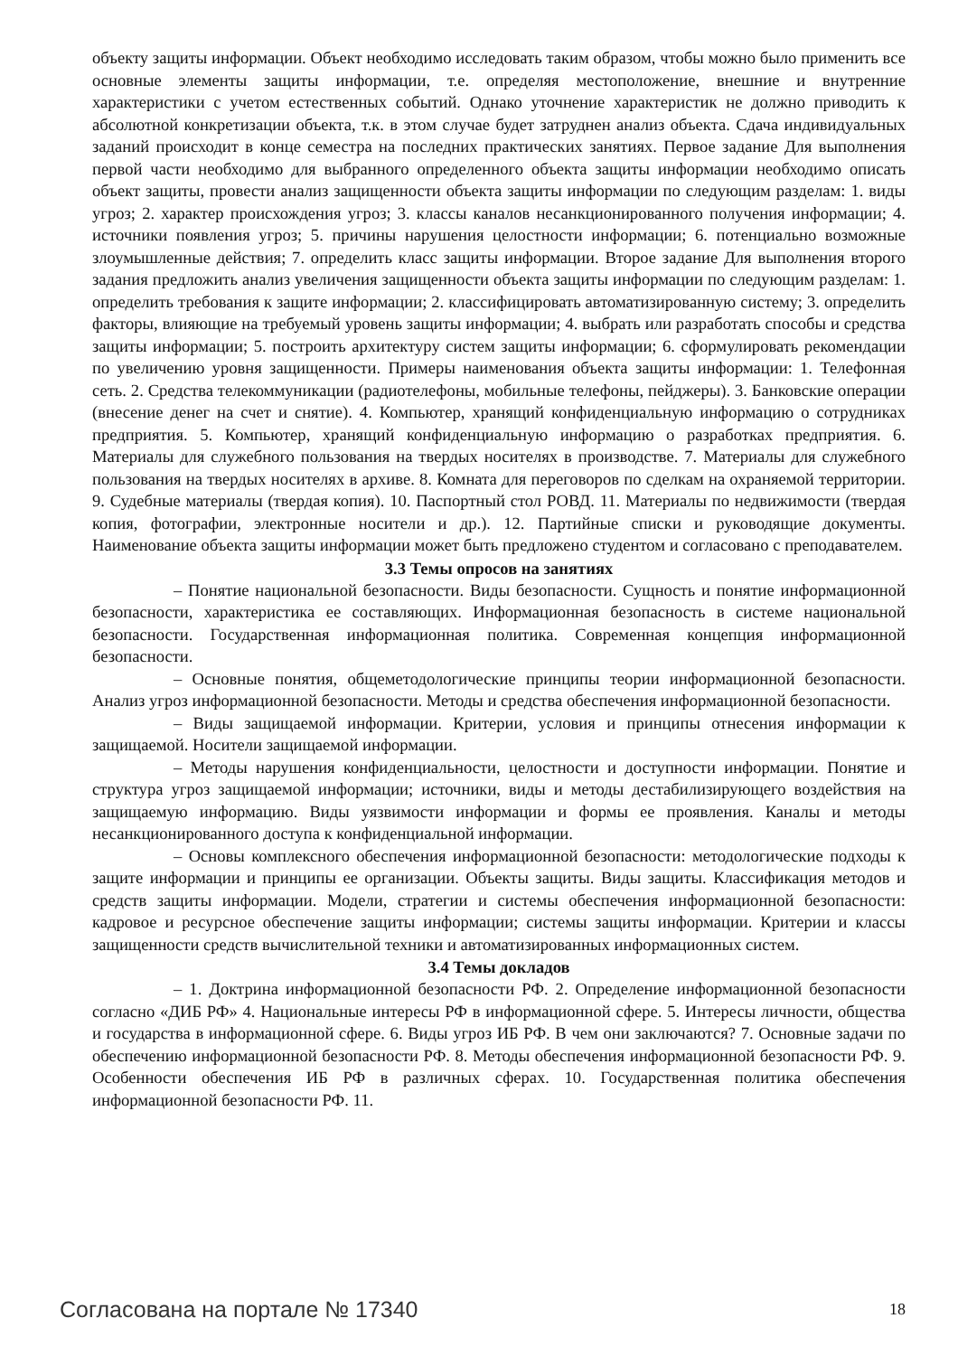объекту защиты информации. Объект необходимо исследовать таким образом, чтобы можно было применить все основные элементы защиты информации, т.е. определяя местоположение, внешние и внутренние характеристики с учетом естественных событий. Однако уточнение характеристик не должно приводить к абсолютной конкретизации объекта, т.к. в этом случае будет затруднен анализ объекта. Сдача индивидуальных заданий происходит в конце семестра на последних практических занятиях. Первое задание Для выполнения первой части необходимо для выбранного определенного объекта защиты информации необходимо описать объект защиты, провести анализ защищенности объекта защиты информации по следующим разделам: 1. виды угроз; 2. характер происхождения угроз; 3. классы каналов несанкционированного получения информации; 4. источники появления угроз; 5. причины нарушения целостности информации; 6. потенциально возможные злоумышленные действия; 7. определить класс защиты информации. Второе задание Для выполнения второго задания предложить анализ увеличения защищенности объекта защиты информации по следующим разделам: 1. определить требования к защите информации; 2. классифицировать автоматизированную систему; 3. определить факторы, влияющие на требуемый уровень защиты информации; 4. выбрать или разработать способы и средства защиты информации; 5. построить архитектуру систем защиты информации; 6. сформулировать рекомендации по увеличению уровня защищенности. Примеры наименования объекта защиты информации: 1. Телефонная сеть. 2. Средства телекоммуникации (радиотелефоны, мобильные телефоны, пейджеры). 3. Банковские операции (внесение денег на счет и снятие). 4. Компьютер, хранящий конфиденциальную информацию о сотрудниках предприятия. 5. Компьютер, хранящий конфиденциальную информацию о разработках предприятия. 6. Материалы для служебного пользования на твердых носителях в производстве. 7. Материалы для служебного пользования на твердых носителях в архиве. 8. Комната для переговоров по сделкам на охраняемой территории. 9. Судебные материалы (твердая копия). 10. Паспортный стол РОВД. 11. Материалы по недвижимости (твердая копия, фотографии, электронные носители и др.). 12. Партийные списки и руководящие документы. Наименование объекта защиты информации может быть предложено студентом и согласовано с преподавателем.
3.3 Темы опросов на занятиях
– Понятие национальной безопасности. Виды безопасности. Сущность и понятие информационной безопасности, характеристика ее составляющих. Информационная безопасность в системе национальной безопасности. Государственная информационная политика. Современная концепция информационной безопасности.
– Основные понятия, общеметодологические принципы теории информационной безопасности. Анализ угроз информационной безопасности. Методы и средства обеспечения информационной безопасности.
– Виды защищаемой информации. Критерии, условия и принципы отнесения информации к защищаемой. Носители защищаемой информации.
– Методы нарушения конфиденциальности, целостности и доступности информации. Понятие и структура угроз защищаемой информации; источники, виды и методы дестабилизирующего воздействия на защищаемую информацию. Виды уязвимости информации и формы ее проявления. Каналы и методы несанкционированного доступа к конфиденциальной информации.
– Основы комплексного обеспечения информационной безопасности: методологические подходы к защите информации и принципы ее организации. Объекты защиты. Виды защиты. Классификация методов и средств защиты информации. Модели, стратегии и системы обеспечения информационной безопасности: кадровое и ресурсное обеспечение защиты информации; системы защиты информации. Критерии и классы защищенности средств вычислительной техники и автоматизированных информационных систем.
3.4 Темы докладов
– 1. Доктрина информационной безопасности РФ. 2. Определение информационной безопасности согласно «ДИБ РФ» 4. Национальные интересы РФ в информационной сфере. 5. Интересы личности, общества и государства в информационной сфере. 6. Виды угроз ИБ РФ. В чем они заключаются? 7. Основные задачи по обеспечению информационной безопасности РФ. 8. Методы обеспечения информационной безопасности РФ. 9. Особенности обеспечения ИБ РФ в различных сферах. 10. Государственная политика обеспечения информационной безопасности РФ. 11.
Согласована на портале № 17340 18